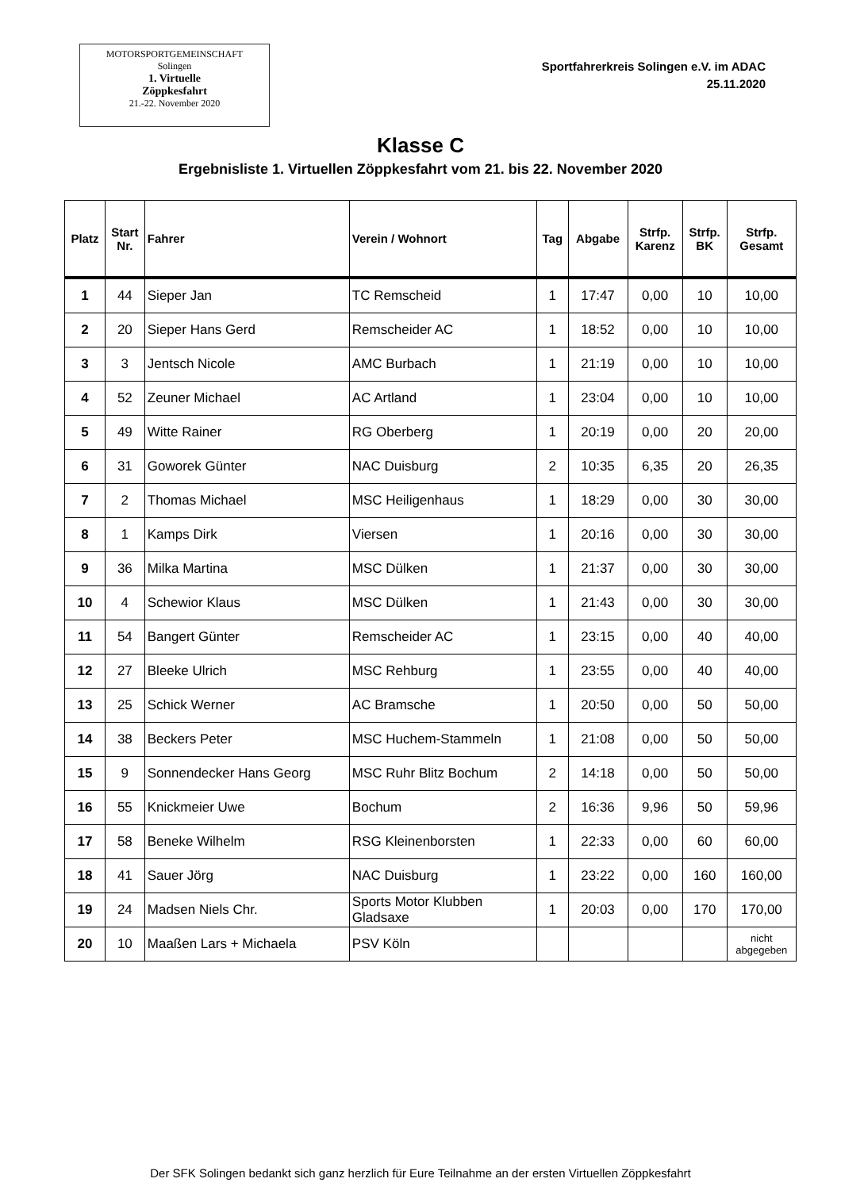MOTORSPORTGEMEINSCHAFT
Solingen
1. Virtuelle
Zöppkesfahrt
21.-22. November 2020
Sportfahrerkreis Solingen e.V. im ADAC
25.11.2020
Klasse C
Ergebnisliste 1. Virtuellen Zöppkesfahrt vom 21. bis 22. November 2020
| Platz | Start Nr. | Fahrer | Verein / Wohnort | Tag | Abgabe | Strfp. Karenz | Strfp. BK | Strfp. Gesamt |
| --- | --- | --- | --- | --- | --- | --- | --- | --- |
| 1 | 44 | Sieper Jan | TC Remscheid | 1 | 17:47 | 0,00 | 10 | 10,00 |
| 2 | 20 | Sieper Hans Gerd | Remscheider AC | 1 | 18:52 | 0,00 | 10 | 10,00 |
| 3 | 3 | Jentsch Nicole | AMC Burbach | 1 | 21:19 | 0,00 | 10 | 10,00 |
| 4 | 52 | Zeuner Michael | AC Artland | 1 | 23:04 | 0,00 | 10 | 10,00 |
| 5 | 49 | Witte Rainer | RG Oberberg | 1 | 20:19 | 0,00 | 20 | 20,00 |
| 6 | 31 | Goworek Günter | NAC Duisburg | 2 | 10:35 | 6,35 | 20 | 26,35 |
| 7 | 2 | Thomas Michael | MSC Heiligenhaus | 1 | 18:29 | 0,00 | 30 | 30,00 |
| 8 | 1 | Kamps Dirk | Viersen | 1 | 20:16 | 0,00 | 30 | 30,00 |
| 9 | 36 | Milka Martina | MSC Dülken | 1 | 21:37 | 0,00 | 30 | 30,00 |
| 10 | 4 | Schewior Klaus | MSC Dülken | 1 | 21:43 | 0,00 | 30 | 30,00 |
| 11 | 54 | Bangert Günter | Remscheider AC | 1 | 23:15 | 0,00 | 40 | 40,00 |
| 12 | 27 | Bleeke Ulrich | MSC Rehburg | 1 | 23:55 | 0,00 | 40 | 40,00 |
| 13 | 25 | Schick Werner | AC Bramsche | 1 | 20:50 | 0,00 | 50 | 50,00 |
| 14 | 38 | Beckers Peter | MSC Huchem-Stammeln | 1 | 21:08 | 0,00 | 50 | 50,00 |
| 15 | 9 | Sonnendecker Hans Georg | MSC Ruhr Blitz Bochum | 2 | 14:18 | 0,00 | 50 | 50,00 |
| 16 | 55 | Knickmeier Uwe | Bochum | 2 | 16:36 | 9,96 | 50 | 59,96 |
| 17 | 58 | Beneke Wilhelm | RSG Kleinenborsten | 1 | 22:33 | 0,00 | 60 | 60,00 |
| 18 | 41 | Sauer Jörg | NAC Duisburg | 1 | 23:22 | 0,00 | 160 | 160,00 |
| 19 | 24 | Madsen Niels Chr. | Sports Motor Klubben Gladsaxe | 1 | 20:03 | 0,00 | 170 | 170,00 |
| 20 | 10 | Maaßen Lars + Michaela | PSV Köln | | | | | nicht abgegeben |
Der SFK Solingen bedankt sich ganz herzlich für Eure Teilnahme an der ersten Virtuellen Zöppkesfahrt